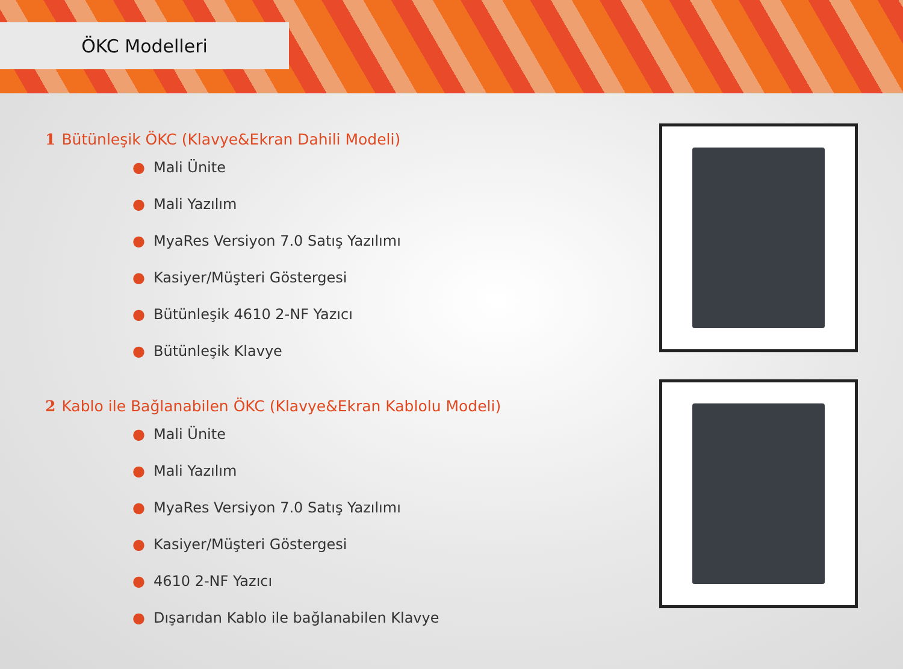ÖKC Modelleri
1 Bütünleşik ÖKC (Klavye&Ekran Dahili Modeli)
● Mali Ünite
● Mali Yazılım
● MyaRes Versiyon 7.0 Satış Yazılımı
● Kasiyer/Müşteri Göstergesi
● Bütünleşik 4610 2-NF Yazıcı
● Bütünleşik Klavye
2 Kablo ile Bağlanabilen ÖKC (Klavye&Ekran Kablolu Modeli)
● Mali Ünite
● Mali Yazılım
● MyaRes Versiyon 7.0 Satış Yazılımı
● Kasiyer/Müşteri Göstergesi
● 4610 2-NF Yazıcı
● Dışarıdan Kablo ile bağlanabilen Klavye